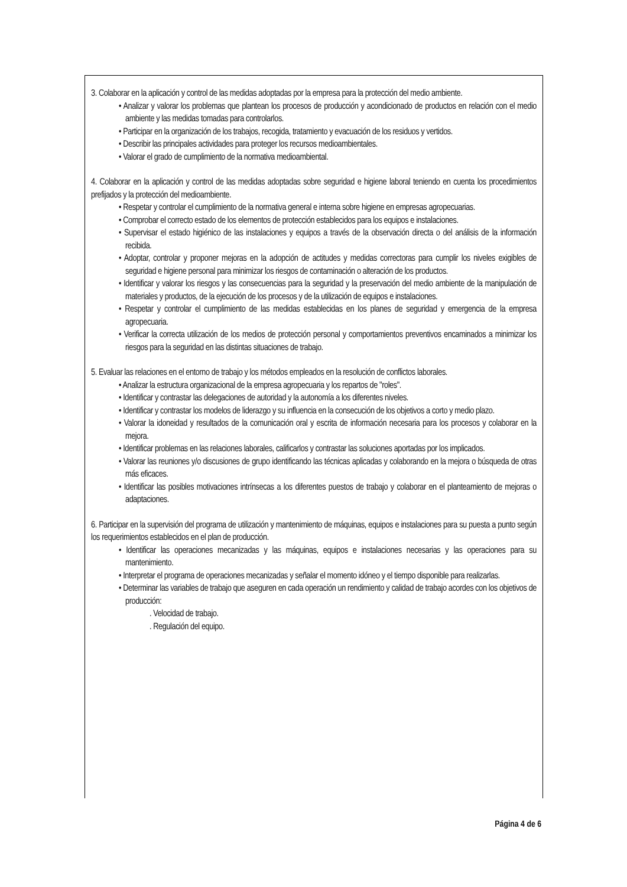3. Colaborar en la aplicación y control de las medidas adoptadas por la empresa para la protección del medio ambiente.
• Analizar y valorar los problemas que plantean los procesos de producción y acondicionado de productos en relación con el medio ambiente y las medidas tomadas para controlarlos.
• Participar en la organización de los trabajos, recogida, tratamiento y evacuación de los residuos y vertidos.
• Describir las principales actividades para proteger los recursos medioambientales.
• Valorar el grado de cumplimiento de la normativa medioambiental.
4. Colaborar en la aplicación y control de las medidas adoptadas sobre seguridad e higiene laboral teniendo en cuenta los procedimientos prefijados y la protección del medioambiente.
• Respetar y controlar el cumplimiento de la normativa general e interna sobre higiene en empresas agropecuarias.
• Comprobar el correcto estado de los elementos de protección establecidos para los equipos e instalaciones.
• Supervisar el estado higiénico de las instalaciones y equipos a través de la observación directa o del análisis de la información recibida.
• Adoptar, controlar y proponer mejoras en la adopción de actitudes y medidas correctoras para cumplir los niveles exigibles de seguridad e higiene personal para minimizar los riesgos de contaminación o alteración de los productos.
• Identificar y valorar los riesgos y las consecuencias para la seguridad y la preservación del medio ambiente de la manipulación de materiales y productos, de la ejecución de los procesos y de la utilización de equipos e instalaciones.
• Respetar y controlar el cumplimiento de las medidas establecidas en los planes de seguridad y emergencia de la empresa agropecuaria.
• Verificar la correcta utilización de los medios de protección personal y comportamientos preventivos encaminados a minimizar los riesgos para la seguridad en las distintas situaciones de trabajo.
5. Evaluar las relaciones en el entorno de trabajo y los métodos empleados en la resolución de conflictos laborales.
• Analizar la estructura organizacional de la empresa agropecuaria y los repartos de "roles".
• Identificar y contrastar las delegaciones de autoridad y la autonomía a los diferentes niveles.
• Identificar y contrastar los modelos de liderazgo y su influencia en la consecución de los objetivos a corto y medio plazo.
• Valorar la idoneidad y resultados de la comunicación oral y escrita de información necesaria para los procesos y colaborar en la mejora.
• Identificar problemas en las relaciones laborales, calificarlos y contrastar las soluciones aportadas por los implicados.
• Valorar las reuniones y/o discusiones de grupo identificando las técnicas aplicadas y colaborando en la mejora o búsqueda de otras más eficaces.
• Identificar las posibles motivaciones intrínsecas a los diferentes puestos de trabajo y colaborar en el planteamiento de mejoras o adaptaciones.
6. Participar en la supervisión del programa de utilización y mantenimiento de máquinas, equipos e instalaciones para su puesta a punto según los requerimientos establecidos en el plan de producción.
• Identificar las operaciones mecanizadas y las máquinas, equipos e instalaciones necesarias y las operaciones para su mantenimiento.
• Interpretar el programa de operaciones mecanizadas y señalar el momento idóneo y el tiempo disponible para realizarlas.
• Determinar las variables de trabajo que aseguren en cada operación un rendimiento y calidad de trabajo acordes con los objetivos de producción:
. Velocidad de trabajo.
. Regulación del equipo.
Página 4 de 6